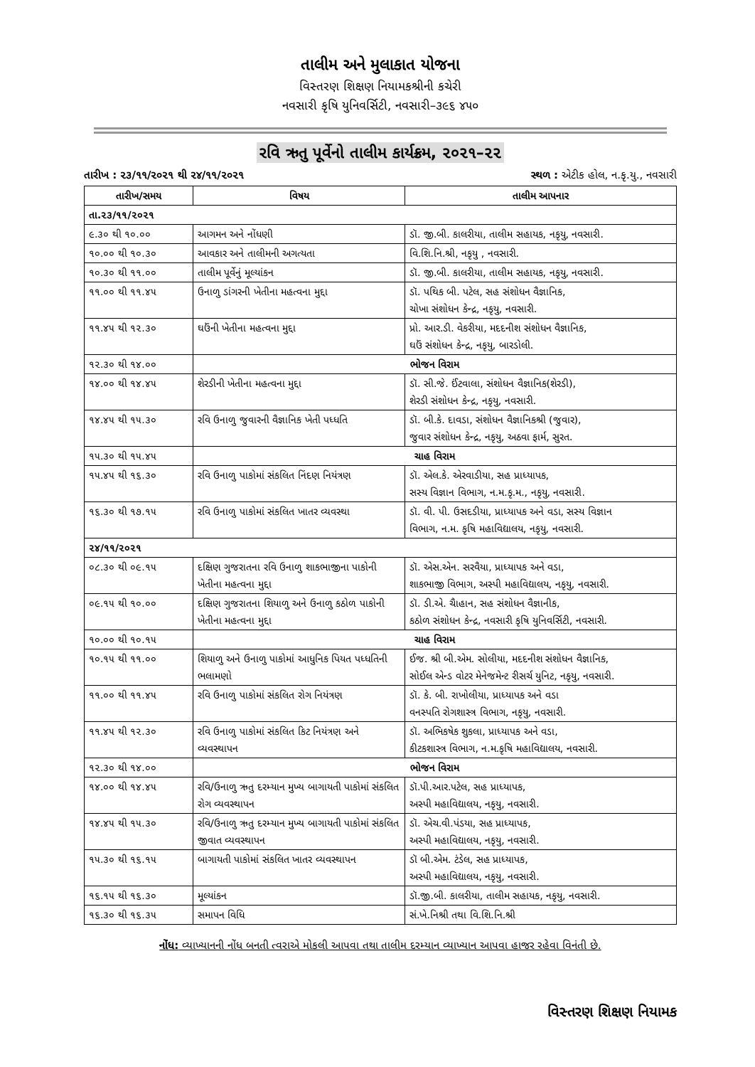તાલીમ અને મુલાકાત યોજના
વિસ્તરણ શિક્ષણ નિયામકશ્રીની કચેરી
નવસારી કૃષિ યુનિવર્સિટી, નવસારી–૩૯૬ ૪૫૦
રવિ ઋતુ પૂર્વેનો તાલીમ કાર્યક્રમ, ૨૦૨૧–૨૨
તારીખ : ૨૩/૧૧/૨૦૨૧ થી ૨૪/૧૧/૨૦૨૧ સ્થળ : એટીક હોલ, ન.કૃ.યુ., નવસારી
| તારીખ/સમય | વિષય | તાલીમ આપનાર |
| --- | --- | --- |
| તા.૨૩/૧૧/૨૦૨૧ | | |
| ૯.૩૦ થી ૧૦.૦૦ | આગમન અને નોંધણી | ડૉ. જી.બી. કાલરીયા, તાલીમ સહાયક, નકૃયુ, નવસારી. |
| ૧૦.૦૦ થી ૧૦.૩૦ | આવકાર અને તાલીમની અગત્યતા | વિ.શિ.નિ.શ્રી, નકૃયુ , નવસારી. |
| ૧૦.૩૦ થી ૧૧.૦૦ | તાલીમ પૂર્વેનું મૂલ્યાંકન | ડૉ. જી.બી. કાલરીયા, તાલીમ સહાયક, નકૃયુ, નવસારી. |
| ૧૧.૦૦ થી ૧૧.૪૫ | ઉનાળુ ડાંગરની ખેતીના મહત્વના મુદ્દા | ડૉ. પથિક બી. પટેલ, સહ સંશોધન વૈજ્ઞાનિક, ચોખા સંશોધન કેન્દ્ર, નકૃયુ, નવસારી. |
| ૧૧.૪૫ થી ૧૨.૩૦ | ઘઉંની ખેતીના મહત્વના મુદ્દા | પ્રો. આર.ડી. વેકરીયા, મદદનીશ સંશોધન વૈજ્ઞાનિક, ઘઉં સંશોધન કેન્દ્ર, નકૃયુ, બારડોલી. |
| ૧૨.૩૦ થી ૧૪.૦૦ | ભોજન વિરામ | |
| ૧૪.૦૦ થી ૧૪.૪૫ | શેરડીની ખેતીના મહત્વના મુદ્દા | ડૉ. સી.જે. ઈંટવાલા, સંશોધન વૈજ્ઞાનિક(શેરડી), શેરડી સંશોધન કેન્દ્ર, નકૃયુ, નવસારી. |
| ૧૪.૪૫ થી ૧૫.૩૦ | રવિ ઉનાળુ જુવારની વૈજ્ઞાનિક ખેતી પધ્ધતિ | ડૉ. બી.કે. દાવડા, સંશોધન વૈજ્ઞાનિકશ્રી (જુવાર), જુવાર સંશોધન કેન્દ્ર, નકૃયુ, અઠવા ફાર્મ, સુરત. |
| ૧૫.૩૦ થી ૧૫.૪૫ | ચાહ વિરામ | |
| ૧૫.૪૫ થી ૧૬.૩૦ | રવિ ઉનાળુ પાકોમાં સંકલિત નિંદણ નિયંત્રણ | ડૉ. એલ.કે. એરવાડીયા, સહ પ્રાધ્યાપક, સસ્ય વિજ્ઞાન વિભાગ, ન.મ.કૃ.મ., નકૃયુ, નવસારી. |
| ૧૬.૩૦ થી ૧૭.૧૫ | રવિ ઉનાળુ પાકોમાં સંકલિત ખાતર વ્યવસ્થા | ડૉ. વી. પી. ઉસદડીયા, પ્રાધ્યાપક અને વડા, સસ્ય વિજ્ઞાન વિભાગ, ન.મ. કૃષિ મહાવિદ્યાલય, નકૃયુ, નવસારી. |
| ૨૪/૧૧/૨૦૨૧ | | |
| ૦૮.૩૦ થી ૦૯.૧૫ | દક્ષિણ ગુજરાતના રવિ ઉનાળુ શાકભાજીના પાકોની ખેતીના મહત્વના મુદ્દા | ડૉ. એસ.એન. સરવૈયા, પ્રાધ્યાપક અને વડા, શાકભાજી વિભાગ, અસ્પી મહાવિદ્યાલય, નકૃયુ, નવસારી. |
| ૦૯.૧૫ થી ૧૦.૦૦ | દક્ષિણ ગુજરાતના શિયાળુ અને ઉનાળુ કઠોળ પાકોની ખેતીના મહત્વના મુદ્દા | ડૉ. ડી.એ. ચૈાહાન, સહ સંશોધન વૈજ્ઞાનીક, કઠોળ સંશોધન કેન્દ્ર, નવસારી કૃષિ યુનિવર્સિટી, નવસારી. |
| ૧૦.૦૦ થી ૧૦.૧૫ | ચાહ વિરામ | |
| ૧૦.૧૫ થી ૧૧.૦૦ | શિયાળુ અને ઉનાળુ પાકોમાં આધુનિક પિયત પધ્ધતિની ભલામણો | ઈજ. શ્રી બી.એમ. સોલીયા, મદદનીશ સંશોધન વૈજ્ઞાનિક, સોઈલ એન્ડ વોટર મેનેજમેન્ટ રીસર્ચ યુનિટ, નકૃયુ, નવસારી. |
| ૧૧.૦૦ થી ૧૧.૪૫ | રવિ ઉનાળુ પાકોમાં સંકલિત રોગ નિયંત્રણ | ડૉ. કે. બી. રાખોલીયા, પ્રાધ્યાપક અને વડા વનસ્પતિ રોગશાસ્ત્ર વિભાગ, નકૃયુ, નવસારી. |
| ૧૧.૪૫ થી ૧૨.૩૦ | રવિ ઉનાળુ પાકોમાં સંકલિત કિટ નિયંત્રણ અને વ્યવસ્થાપન | ડૉ. અભિકષેક શુકલા, પ્રાધ્યાપક અને વડા, કીટકશાસ્ત્ર વિભાગ, ન.મ.કૃષિ મહાવિદ્યાલય, નવસારી. |
| ૧૨.૩૦ થી ૧૪.૦૦ | ભોજન વિરામ | |
| ૧૪.૦૦ થી ૧૪.૪૫ | રવિ/ઉનાળુ ઋતુ દરમ્યાન મુખ્ય બાગાયતી પાકોમાં સંકલિત રોગ વ્યવસ્થાપન | ડૉ.પી.આર.પટેલ, સહ પ્રાધ્યાપક, અસ્પી મહાવિદ્યાલય, નકૃયુ, નવસારી. |
| ૧૪.૪૫ થી ૧૫.૩૦ | રવિ/ઉનાળુ ઋતુ દરમ્યાન મુખ્ય બાગાયતી પાકોમાં સંકલિત જીવાત વ્યવસ્થાપન | ડૉ. એચ.વી.પંડયા, સહ પ્રાધ્યાપક, અસ્પી મહાવિદ્યાલય, નકૃયુ, નવસારી. |
| ૧૫.૩૦ થી ૧૬.૧૫ | બાગાયતી પાકોમાં સંકલિત ખાતર વ્યવસ્થાપન | ડૉ બી.એમ. ટંડેલ, સહ પ્રાધ્યાપક, અસ્પી મહાવિદ્યાલય, નકૃયુ, નવસારી. |
| ૧૬.૧૫ થી ૧૬.૩૦ | મૂલ્યાંકન | ડૉ.જી.બી. કાલરીયા, તાલીમ સહાયક, નકૃયુ, નવસારી. |
| ૧૬.૩૦ થી ૧૬.૩૫ | સમાપન વિધિ | સં.ખે.નિશ્રી તથા વિ.શિ.નિ.શ્રી |
નોંધ: વ્યાખ્યાનની નોંધ બનતી ત્વરાએ મોકલી આપવા તથા તાલીમ દરમ્યાન વ્યાખ્યાન આપવા હાજર રહેવા વિનંતી છે.
વિસ્તરણ શિક્ષણ નિયામક